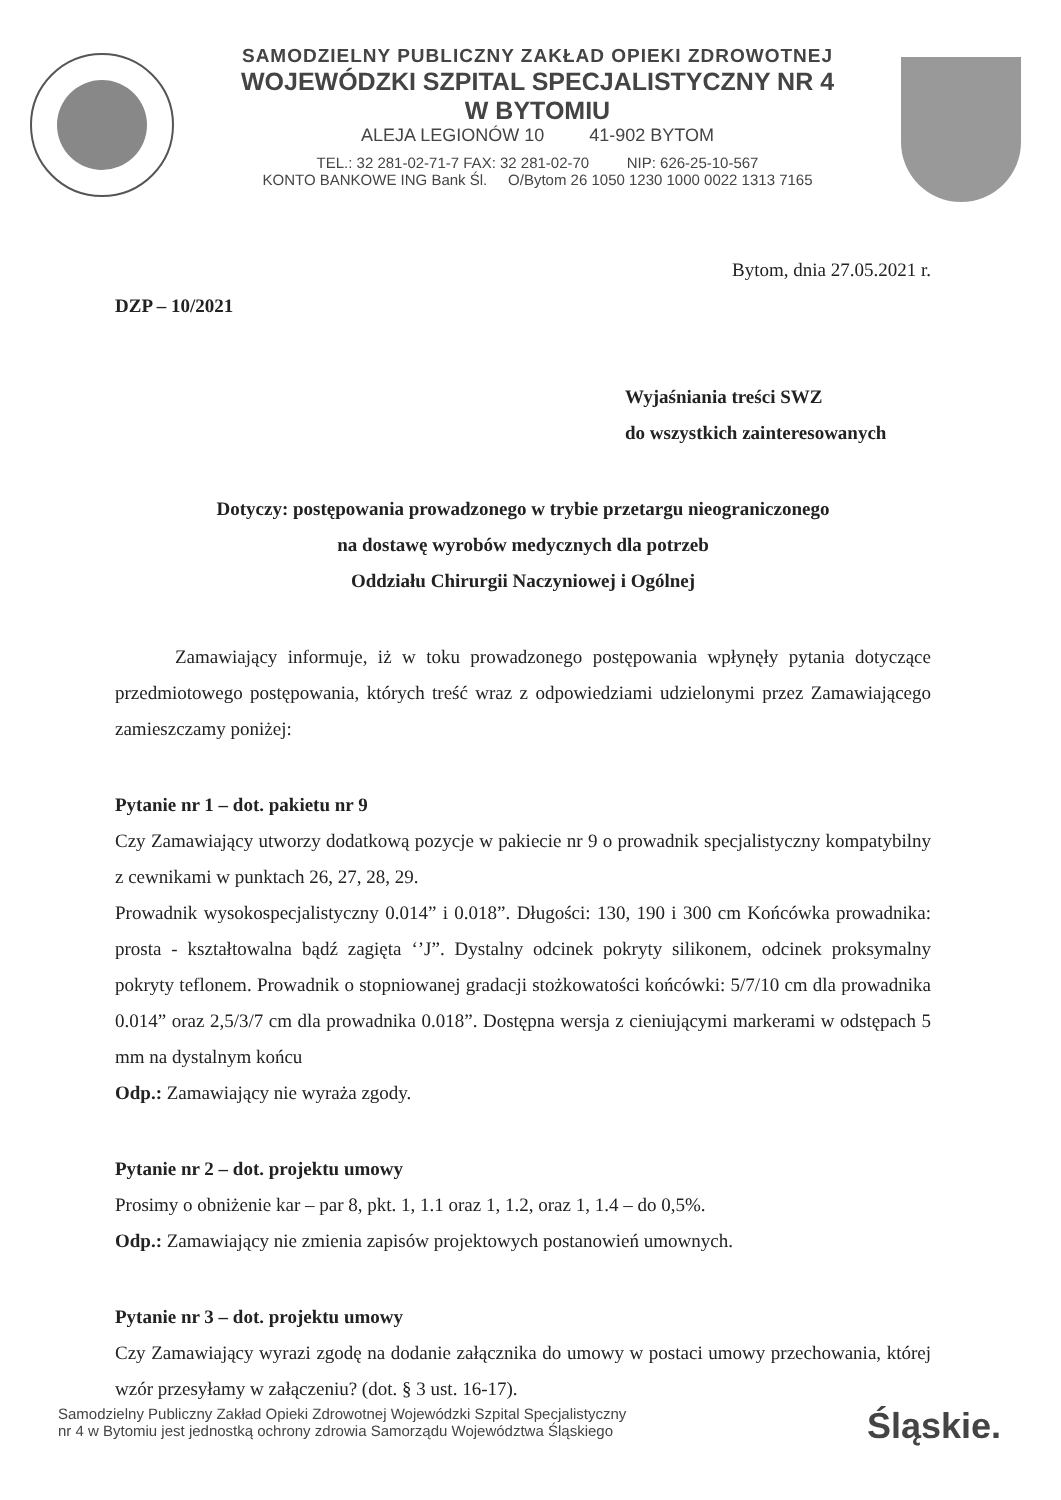SAMODZIELNY PUBLICZNY ZAKŁAD OPIEKI ZDROWOTNEJ
WOJEWÓDZKI SZPITAL SPECJALISTYCZNY NR 4
W BYTOMIU
ALEJA LEGIONÓW 10 41-902 BYTOM
TEL.: 32 281-02-71-7 FAX: 32 281-02-70 NIP: 626-25-10-567
KONTO BANKOWE ING Bank Śl. O/Bytom 26 1050 1230 1000 0022 1313 7165
Bytom, dnia 27.05.2021 r.
DZP – 10/2021
Wyjaśniania treści SWZ
do wszystkich zainteresowanych
Dotyczy: postępowania prowadzonego w trybie przetargu nieograniczonego
na dostawę wyrobów medycznych dla potrzeb
Oddziału Chirurgii Naczyniowej i Ogólnej
Zamawiający informuje, iż w toku prowadzonego postępowania wpłynęły pytania dotyczące przedmiotowego postępowania, których treść wraz z odpowiedziami udzielonymi przez Zamawiającego zamieszczamy poniżej:
Pytanie nr 1 – dot. pakietu nr 9
Czy Zamawiający utworzy dodatkową pozycje w pakiecie nr 9 o prowadnik specjalistyczny kompatybilny z cewnikami w punktach 26, 27, 28, 29.
Prowadnik wysokospecjalistyczny 0.014” i 0.018”. Długości: 130, 190 i 300 cm Końcówka prowadnika: prosta - kształtowalna bądź zagięta ‘’J”. Dystalny odcinek pokryty silikonem, odcinek proksymalny pokryty teflonem. Prowadnik o stopniowanej gradacji stożkowatości końcówki: 5/7/10 cm dla prowadnika 0.014” oraz 2,5/3/7 cm dla prowadnika 0.018”. Dostępna wersja z cieniującymi markerami w odstępach 5 mm na dystalnym końcu
Odp.: Zamawiający nie wyraża zgody.
Pytanie nr 2 – dot. projektu umowy
Prosimy o obniżenie kar – par 8, pkt. 1, 1.1 oraz 1, 1.2, oraz 1, 1.4 – do 0,5%.
Odp.: Zamawiający nie zmienia zapisów projektowych postanowień umownych.
Pytanie nr 3 – dot. projektu umowy
Czy Zamawiający wyrazi zgodę na dodanie załącznika do umowy w postaci umowy przechowania, której wzór przesyłamy w załączeniu? (dot. § 3 ust. 16-17).
Samodzielny Publiczny Zakład Opieki Zdrowotnej Wojewódzki Szpital Specjalistyczny
nr 4 w Bytomiu jest jednostką ochrony zdrowia Samorządu Województwa Śląskiego
Śląskie.